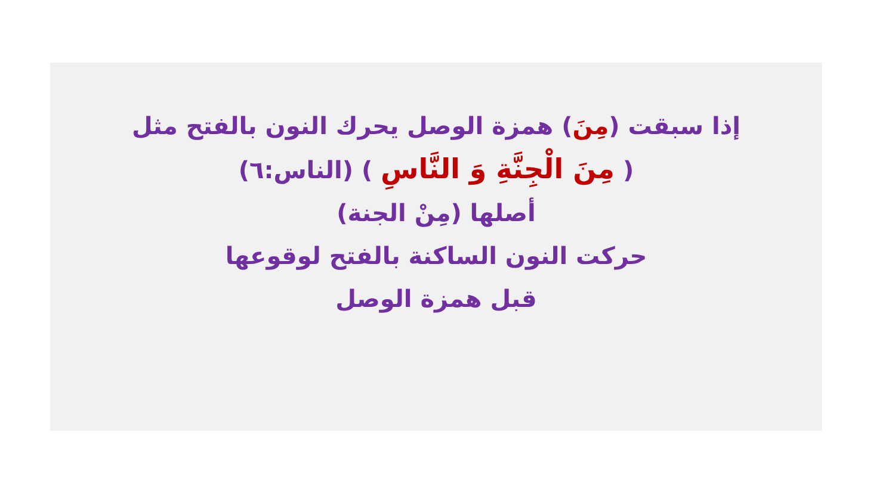إذا سبقت (مِنَ) همزة الوصل يحرك النون بالفتح مثل
( مِنَ الْجِنَّةِ وَ النَّاسِ ) (الناس:٦)
أصلها (مِنْ الجنة)
حركت النون الساكنة بالفتح لوقوعها
قبل همزة الوصل